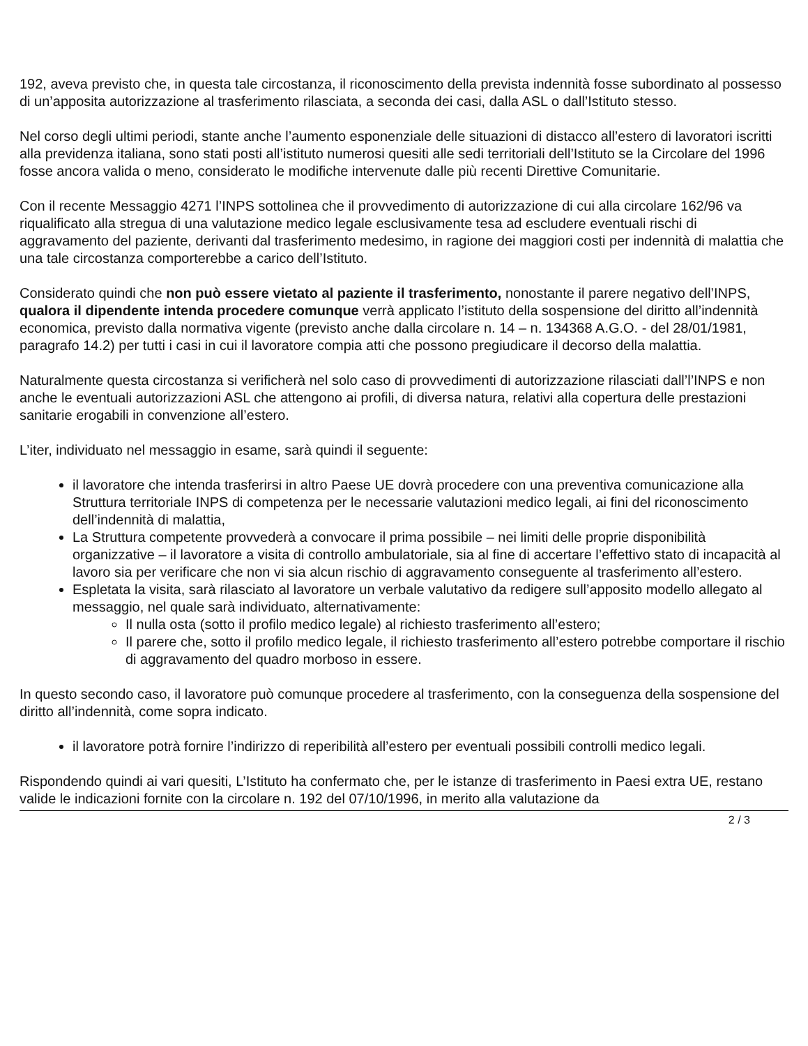192, aveva previsto che, in questa tale circostanza, il riconoscimento della prevista indennità fosse subordinato al possesso di un’apposita autorizzazione al trasferimento rilasciata, a seconda dei casi, dalla ASL o dall’Istituto stesso.
Nel corso degli ultimi periodi, stante anche l’aumento esponenziale delle situazioni di distacco all’estero di lavoratori iscritti alla previdenza italiana, sono stati posti all’istituto numerosi quesiti alle sedi territoriali dell’Istituto se la Circolare del 1996 fosse ancora valida o meno, considerato le modifiche intervenute dalle più recenti Direttive Comunitarie.
Con il recente Messaggio 4271 l’INPS sottolinea che il provvedimento di autorizzazione di cui alla circolare 162/96 va riqualificato alla stregua di una valutazione medico legale esclusivamente tesa ad escludere eventuali rischi di aggravamento del paziente, derivanti dal trasferimento medesimo, in ragione dei maggiori costi per indennità di malattia che una tale circostanza comporterebbe a carico dell’Istituto.
Considerato quindi che non può essere vietato al paziente il trasferimento, nonostante il parere negativo dell’INPS, qualora il dipendente intenda procedere comunque verrà applicato l’istituto della sospensione del diritto all’indennità economica, previsto dalla normativa vigente (previsto anche dalla circolare n. 14 – n. 134368 A.G.O. - del 28/01/1981, paragrafo 14.2) per tutti i casi in cui il lavoratore compia atti che possono pregiudicare il decorso della malattia.
Naturalmente questa circostanza si verificherà nel solo caso di provvedimenti di autorizzazione rilasciati dall’l’INPS e non anche le eventuali autorizzazioni ASL che attengono ai profili, di diversa natura, relativi alla copertura delle prestazioni sanitarie erogabili in convenzione all’estero.
L’iter, individuato nel messaggio in esame, sarà quindi il seguente:
il lavoratore che intenda trasferirsi in altro Paese UE dovrà procedere con una preventiva comunicazione alla Struttura territoriale INPS di competenza per le necessarie valutazioni medico legali, ai fini del riconoscimento dell’indennità di malattia,
La Struttura competente provvederà a convocare il prima possibile – nei limiti delle proprie disponibilità organizzative – il lavoratore a visita di controllo ambulatoriale, sia al fine di accertare l’effettivo stato di incapacità al lavoro sia per verificare che non vi sia alcun rischio di aggravamento conseguente al trasferimento all’estero.
Espletata la visita, sarà rilasciato al lavoratore un verbale valutativo da redigere sull’apposito modello allegato al messaggio, nel quale sarà individuato, alternativamente:
Il nulla osta (sotto il profilo medico legale) al richiesto trasferimento all’estero;
Il parere che, sotto il profilo medico legale, il richiesto trasferimento all’estero potrebbe comportare il rischio di aggravamento del quadro morboso in essere.
In questo secondo caso, il lavoratore può comunque procedere al trasferimento, con la conseguenza della sospensione del diritto all’indennità, come sopra indicato.
il lavoratore potrà fornire l’indirizzo di reperibilità all’estero per eventuali possibili controlli medico legali.
Rispondendo quindi ai vari quesiti, L’Istituto ha confermato che, per le istanze di trasferimento in Paesi extra UE, restano valide le indicazioni fornite con la circolare n. 192 del 07/10/1996, in merito alla valutazione da
2 / 3